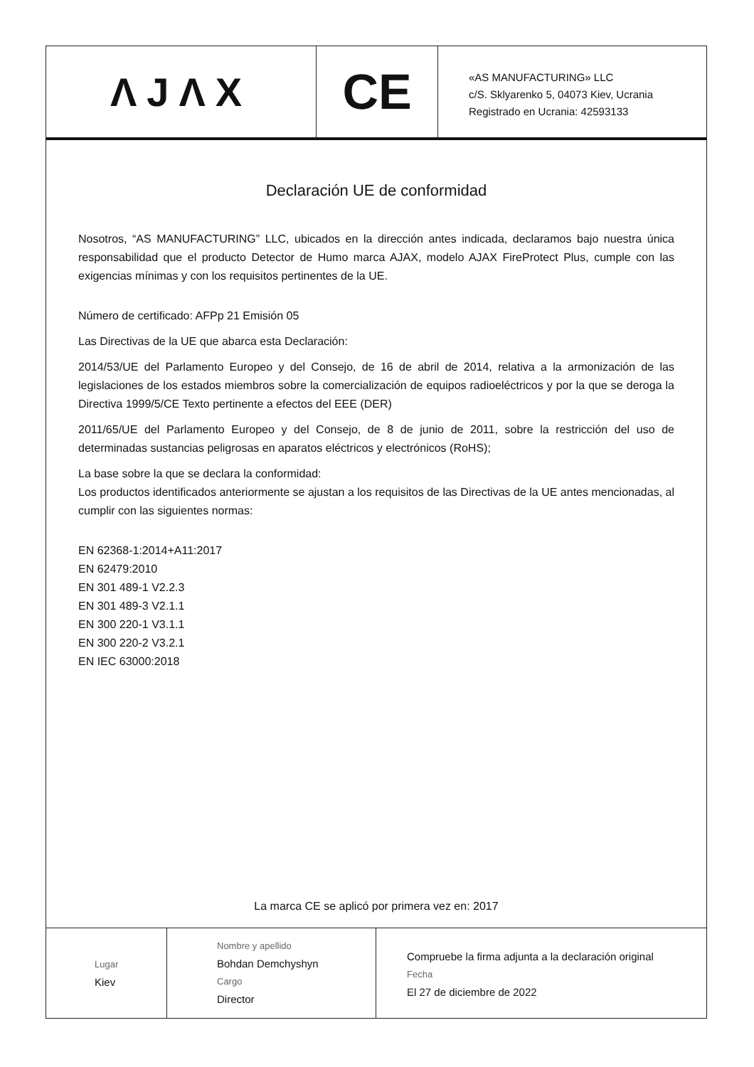ΛJΛX
CE
«AS MANUFACTURING» LLC
c/S. Sklyarenko 5, 04073 Kiev, Ucrania
Registrado en Ucrania: 42593133
Declaración UE de conformidad
Nosotros, “AS MANUFACTURING” LLC, ubicados en la dirección antes indicada, declaramos bajo nuestra única responsabilidad que el producto Detector de Humo marca AJAX, modelo AJAX FireProtect Plus, cumple con las exigencias mínimas y con los requisitos pertinentes de la UE.
Número de certificado: AFPp 21 Emisión 05
Las Directivas de la UE que abarca esta Declaración:
2014/53/UE del Parlamento Europeo y del Consejo, de 16 de abril de 2014, relativa a la armonización de las legislaciones de los estados miembros sobre la comercialización de equipos radioeléctricos y por la que se deroga la Directiva 1999/5/CE Texto pertinente a efectos del EEE (DER)
2011/65/UE del Parlamento Europeo y del Consejo, de 8 de junio de 2011, sobre la restricción del uso de determinadas sustancias peligrosas en aparatos eléctricos y electrónicos (RoHS);
La base sobre la que se declara la conformidad:
Los productos identificados anteriormente se ajustan a los requisitos de las Directivas de la UE antes mencionadas, al cumplir con las siguientes normas:
EN 62368-1:2014+A11:2017
EN 62479:2010
EN 301 489-1 V2.2.3
EN 301 489-3 V2.1.1
EN 300 220-1 V3.1.1
EN 300 220-2 V3.2.1
EN IEC 63000:2018
La marca CE se aplicó por primera vez en: 2017
Lugar
Kiev
Nombre y apellido
Bohdan Demchyshyn
Cargo
Director
Compruebe la firma adjunta a la declaración original
Fecha
El 27 de diciembre de 2022